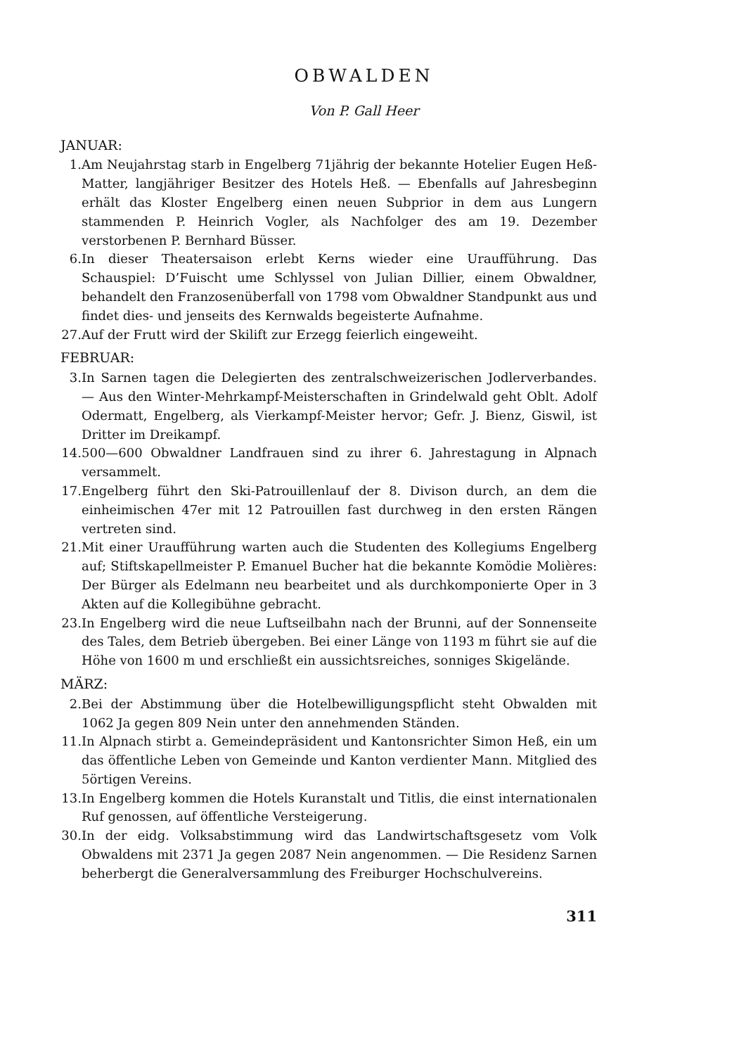OBWALDEN
Von P. Gall Heer
JANUAR:
1. Am Neujahrstag starb in Engelberg 71jährig der bekannte Hotelier Eugen Heß-Matter, langjähriger Besitzer des Hotels Heß. — Ebenfalls auf Jahresbeginn erhält das Kloster Engelberg einen neuen Subprior in dem aus Lungern stammenden P. Heinrich Vogler, als Nachfolger des am 19. Dezember verstorbenen P. Bernhard Büsser.
6. In dieser Theatersaison erlebt Kerns wieder eine Uraufführung. Das Schauspiel: D’Fuischt ume Schlyssel von Julian Dillier, einem Obwaldner, behandelt den Franzosenüberfall von 1798 vom Obwaldner Standpunkt aus und findet dies- und jenseits des Kernwalds begeisterte Aufnahme.
27. Auf der Frutt wird der Skilift zur Erzegg feierlich eingeweiht.
FEBRUAR:
3. In Sarnen tagen die Delegierten des zentralschweizerischen Jodlerverbandes. — Aus den Winter-Mehrkampf-Meisterschaften in Grindelwald geht Oblt. Adolf Odermatt, Engelberg, als Vierkampf-Meister hervor; Gefr. J. Bienz, Giswil, ist Dritter im Dreikampf.
14. 500—600 Obwaldner Landfrauen sind zu ihrer 6. Jahrestagung in Alpnach versammelt.
17. Engelberg führt den Ski-Patrouillenlauf der 8. Divison durch, an dem die einheimischen 47er mit 12 Patrouillen fast durchweg in den ersten Rängen vertreten sind.
21. Mit einer Uraufführung warten auch die Studenten des Kollegiums Engelberg auf; Stiftskapellmeister P. Emanuel Bucher hat die bekannte Komödie Molières: Der Bürger als Edelmann neu bearbeitet und als durchkomponierte Oper in 3 Akten auf die Kollegibühne gebracht.
23. In Engelberg wird die neue Luftseilbahn nach der Brunni, auf der Sonnenseite des Tales, dem Betrieb übergeben. Bei einer Länge von 1193 m führt sie auf die Höhe von 1600 m und erschließt ein aussichtsreiches, sonniges Skigelände.
MÄRZ:
2. Bei der Abstimmung über die Hotelbewilligungspflicht steht Obwalden mit 1062 Ja gegen 809 Nein unter den annehmenden Ständen.
11. In Alpnach stirbt a. Gemeindepräsident und Kantonsrichter Simon Heß, ein um das öffentliche Leben von Gemeinde und Kanton verdienter Mann. Mitglied des 5örtigen Vereins.
13. In Engelberg kommen die Hotels Kuranstalt und Titlis, die einst internationalen Ruf genossen, auf öffentliche Versteigerung.
30. In der eidg. Volksabstimmung wird das Landwirtschaftsgesetz vom Volk Obwaldens mit 2371 Ja gegen 2087 Nein angenommen. — Die Residenz Sarnen beherbergt die Generalversammlung des Freiburger Hochschulvereins.
311